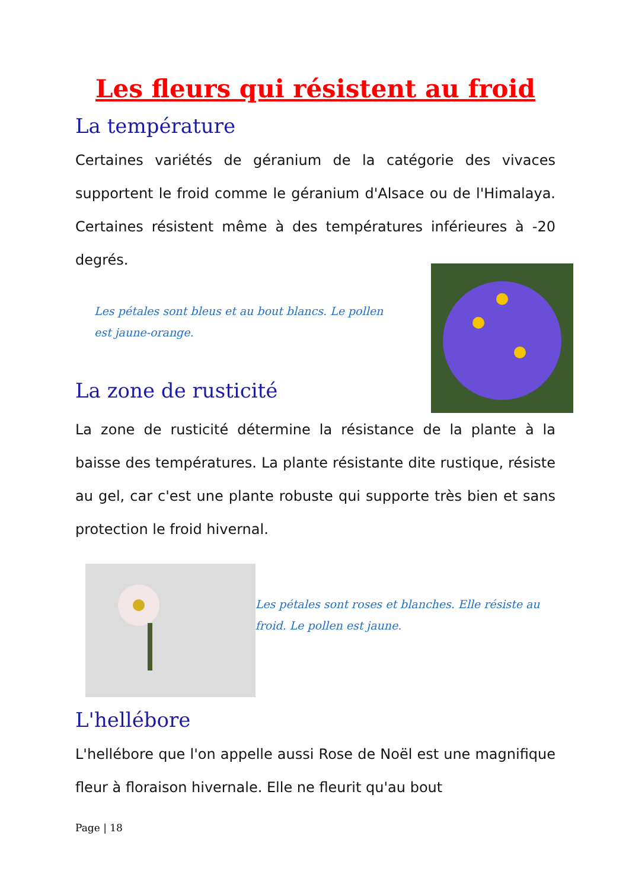Les fleurs qui résistent au froid
La température
Certaines variétés de géranium de la catégorie des vivaces supportent le froid comme le géranium d'Alsace ou de l'Himalaya. Certaines résistent même à des températures inférieures à -20 degrés.
Les pétales sont bleus et au bout blancs. Le pollen est jaune-orange.
La zone de rusticité
La zone de rusticité détermine la résistance de la plante à la baisse des températures. La plante résistante dite rustique, résiste au gel, car c'est une plante robuste qui supporte très bien et sans protection le froid hivernal.
Les pétales sont roses et blanches. Elle résiste au froid. Le pollen est jaune.
L'hellébore
L'hellébore que l'on appelle aussi Rose de Noël est une magnifique fleur à floraison hivernale. Elle ne fleurit qu'au bout
Page | 18